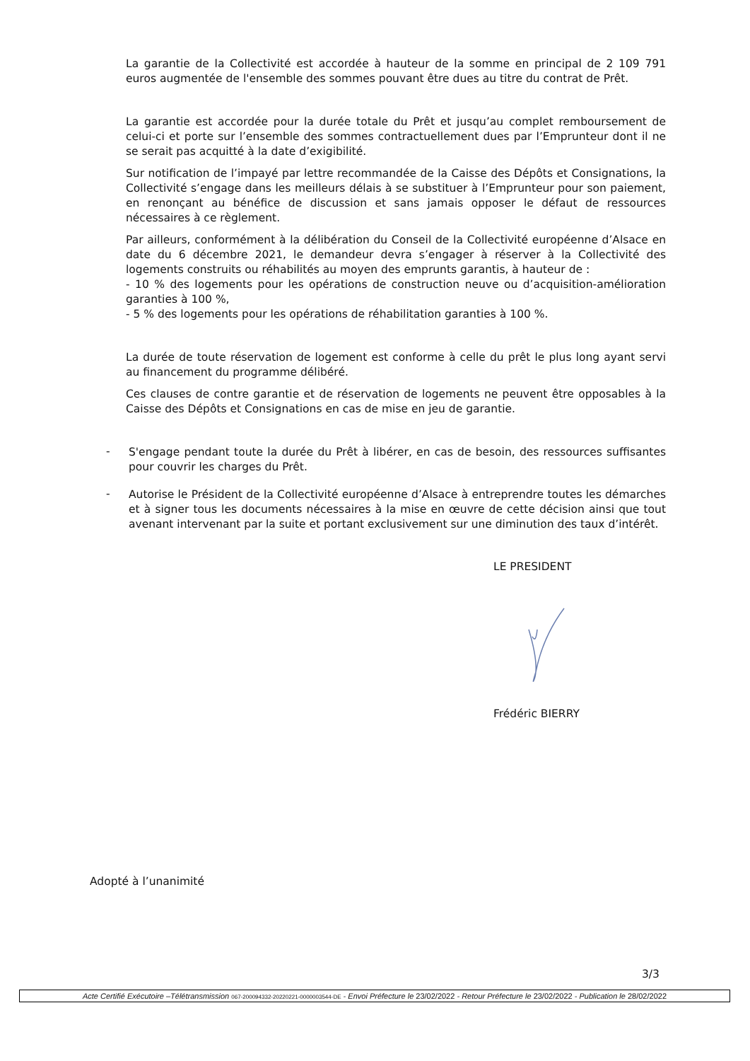La garantie de la Collectivité est accordée à hauteur de la somme en principal de 2 109 791 euros augmentée de l'ensemble des sommes pouvant être dues au titre du contrat de Prêt.
La garantie est accordée pour la durée totale du Prêt et jusqu’au complet remboursement de celui-ci et porte sur l’ensemble des sommes contractuellement dues par l’Emprunteur dont il ne se serait pas acquitté à la date d’exigibilité.
Sur notification de l’impayé par lettre recommandée de la Caisse des Dépôts et Consignations, la Collectivité s’engage dans les meilleurs délais à se substituer à l’Emprunteur pour son paiement, en renonçant au bénéfice de discussion et sans jamais opposer le défaut de ressources nécessaires à ce règlement.
Par ailleurs, conformément à la délibération du Conseil de la Collectivité européenne d’Alsace en date du 6 décembre 2021, le demandeur devra s’engager à réserver à la Collectivité des logements construits ou réhabilités au moyen des emprunts garantis, à hauteur de :
- 10 % des logements pour les opérations de construction neuve ou d’acquisition-amélioration garanties à 100 %,
- 5 % des logements pour les opérations de réhabilitation garanties à 100 %.
La durée de toute réservation de logement est conforme à celle du prêt le plus long ayant servi au financement du programme délibéré.
Ces clauses de contre garantie et de réservation de logements ne peuvent être opposables à la Caisse des Dépôts et Consignations en cas de mise en jeu de garantie.
-
S'engage pendant toute la durée du Prêt à libérer, en cas de besoin, des ressources suffisantes pour couvrir les charges du Prêt.
-
Autorise le Président de la Collectivité européenne d’Alsace à entreprendre toutes les démarches et à signer tous les documents nécessaires à la mise en œuvre de cette décision ainsi que tout avenant intervenant par la suite et portant exclusivement sur une diminution des taux d’intérêt.
LE PRESIDENT
Frédéric BIERRY
Adopté à l’unanimité
3/3
Acte Certifié Exécutoire –Télétransmission 067-200094332-20220221-0000003544-DE - Envoi Préfecture le 23/02/2022 - Retour Préfecture le 23/02/2022 - Publication le 28/02/2022